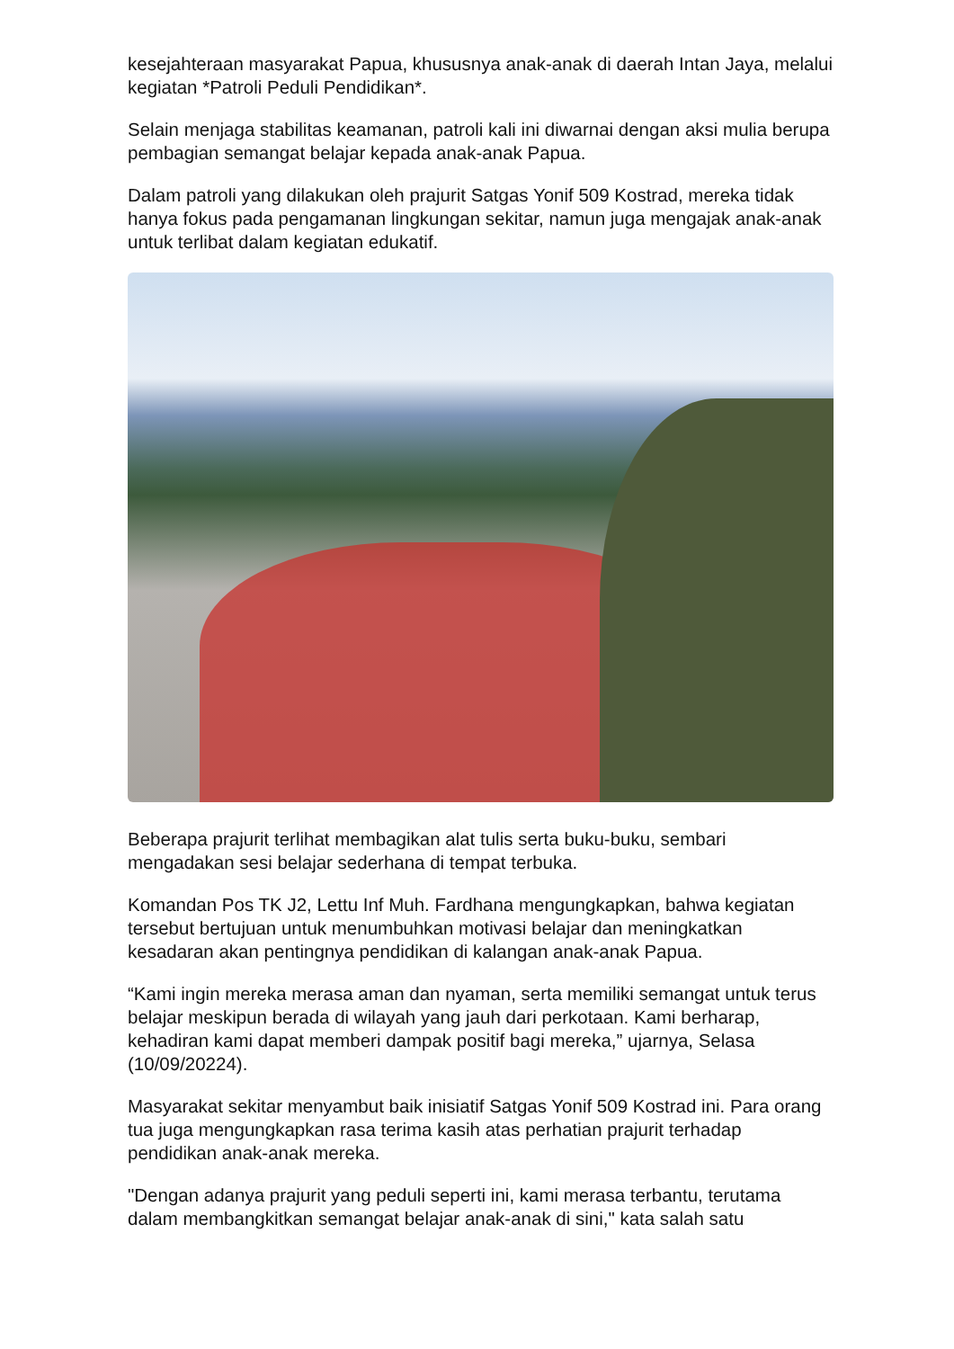kesejahteraan masyarakat Papua, khususnya anak-anak di daerah Intan Jaya, melalui kegiatan *Patroli Peduli Pendidikan*.
Selain menjaga stabilitas keamanan, patroli kali ini diwarnai dengan aksi mulia berupa pembagian semangat belajar kepada anak-anak Papua.
Dalam patroli yang dilakukan oleh prajurit Satgas Yonif 509 Kostrad, mereka tidak hanya fokus pada pengamanan lingkungan sekitar, namun juga mengajak anak-anak untuk terlibat dalam kegiatan edukatif.
Beberapa prajurit terlihat membagikan alat tulis serta buku-buku, sembari mengadakan sesi belajar sederhana di tempat terbuka.
Komandan Pos TK J2, Lettu Inf Muh. Fardhana mengungkapkan, bahwa kegiatan tersebut bertujuan untuk menumbuhkan motivasi belajar dan meningkatkan kesadaran akan pentingnya pendidikan di kalangan anak-anak Papua.
“Kami ingin mereka merasa aman dan nyaman, serta memiliki semangat untuk terus belajar meskipun berada di wilayah yang jauh dari perkotaan. Kami berharap, kehadiran kami dapat memberi dampak positif bagi mereka,” ujarnya, Selasa (10/09/20224).
Masyarakat sekitar menyambut baik inisiatif Satgas Yonif 509 Kostrad ini. Para orang tua juga mengungkapkan rasa terima kasih atas perhatian prajurit terhadap pendidikan anak-anak mereka.
"Dengan adanya prajurit yang peduli seperti ini, kami merasa terbantu, terutama dalam membangkitkan semangat belajar anak-anak di sini," kata salah satu